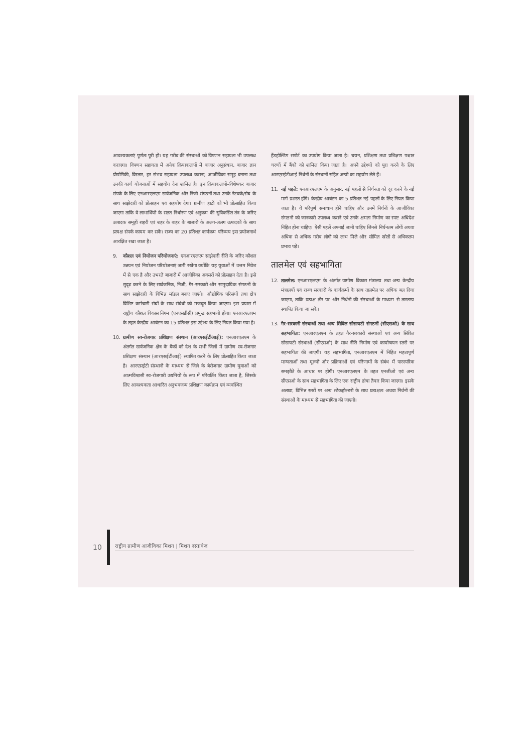आवश्यकताएं पूर्णतः पूरी हों। यह गरीब की संस्थाओं को विपणन सहायता भी उपलब्ध कराएगा। विपणन सहायता में अनेक क्रियाकलापों में बाजार अनुसंधान, बाजार ज्ञान प्रौद्योगिकी, विस्तार, हर संभव सहायता उपलब्ध कराना, आजीविका समूह बनाना तथा उनकी कार्य योजनाओं में सहयोग देना शामिल है। इन क्रियाकलापों–विशेषकर बाजार संपर्क के लिए एनआरएलएम सार्वजनिक और निजी संगठनों तथा उनके नेटवर्क/संघ के साथ साझेदारी को प्रोत्साहन एवं सहयोग देगा। ग्रामीण हाटों को भी प्रोत्साहित किया जाएगा ताकि वे लाभार्थियों के सतत निर्धारण एवं अनुक्रम की सुविकसित तंत्र के जरिए उत्पादक समूहों शहरी एवं शहर के बाहर के बाजारों के अलग-अलग उत्पादकों के साथ प्रत्यक्ष संपर्क कायम कर सकें। राज्य का 20 प्रतिशत कार्यक्रम परिव्यय इस प्रयोजनार्थ आरक्षित रखा जाता है।
9. कौशल एवं नियोजन परियोजनाएं: एनआरएलएम साझेदारी रीति के जरिए कौशल उन्नयन एवं नियोजन परियोजनाएं जारी रखेगा क्योंकि यह युवाओं में उत्तम निवेश में से एक है और उभरते बाजारों में आजीविका अवसरों को प्रोत्साहन देता है। इसे सुदृढ़ करने के लिए सार्वजनिक, निजी, गैर-सरकारी और सामुदायिक संगठनों के साथ साझेदारी के विभिन्न मॉडल बनाए जाएंगे। औद्योगिक परिसंघों तथा क्षेत्र विशिष्ट कर्मचारी संघों के साथ संबंधों को मजबूत किया जाएगा। इस प्रयास में राष्ट्रीय कौशल विकास निगम (एनएसडीसी) प्रमुख सहभागी होगा। एनआरएलएम के तहत केन्द्रीय आबंटन का 15 प्रतिशत इस उद्देश्य के लिए नियत किया गया है।
10.
ग्रामीण स्व-रोजगार प्रशिक्षण संस्थान (आरएसईटीआई): एनआरएलएम के अंतर्गत सार्वजनिक क्षेत्र के बैंकों को देश के सभी जिलों में ग्रामीण स्व-रोजगार प्रशिक्षण संस्थान (आरएसईटीआई) स्थापित करने के लिए प्रोत्साहित किया जाता है। आरएसईटी संस्थानों के माध्यम से जिले के बेरोजगार ग्रामीण युवाओं को आत्मविश्वासी स्व-रोजगारी उद्यमियों के रूप में परिवर्तित किया जाता है, जिसके लिए आवश्यकता आधारित अनुभवजन्य प्रशिक्षण कार्यक्रम एवं व्यवस्थित
हैंडहोल्डिंग सपोर्ट का उपयोग किया जाता है। चयन, प्रशिक्षण तथा प्रशिक्षण पश्चात चरणों में बैंकों को शामिल किया जाता है। अपने उद्देश्यों को पूरा करने के लिए आरएसईटीआई निर्धनों के संस्थानों सहित अन्यों का सहयोग लेते हैं।
11.
नई पहलें: एनआरएलएम के अनुसार, नई पहलों से निर्धनता को दूर करने के नई मार्ग प्रशस्त होंगे। केन्द्रीय आबंटन का 5 प्रतिशत नई पहलों के लिए नियत किया जाता है। ये परिपूर्ण समाधान होने चाहिए और उनमें निर्धनों के आजीविका संगठनों को जानकारी उपलब्ध कराने एवं उनके क्षमता निर्माण का स्पष्ट अधिदेश निहित होना चाहिए। ऐसी पहलें अपनाई जानी चाहिए जिनसे निर्धनतम लोगों अथवा अधिक से अधिक गरीब लोगों को लाभ मिले और सीमित स्रोतों से अधिकतम प्रभाव पड़े।
तालमेल एवं सहभागिता
12.
तालमेल: एनआरएलएम के अंतर्गत ग्रामीण विकास मंत्रालय तथा अन्य केन्द्रीय मंत्रालयों एवं राज्य सरकारों के कार्यक्रमों के साथ तालमेल पर अधिक बल दिया जाएगा, ताकि प्रत्यक्ष तौर पर और निर्धनों की संस्थाओं के माध्यम से तारतम्य स्थापित किया जा सके।
13.
गैर-सरकारी संस्थाओं तथा अन्य सिविल सोसायटी संगठनों (सीएसओ) के साथ सहभागिता: एनआरएलएम के तहत गैर-सरकारी संस्थाओं एवं अन्य सिविल सोसायटी संस्थाओं (सीएसओ) के साथ नीति निर्माण एवं कार्यान्वयन स्तरों पर सहभागिता की जाएगी। यह सहभागिता, एनआरएलएम में निहित महत्वपूर्ण मान्यताओं तथा मूल्यों और प्रक्रियाओं एवं परिणामों के संबंध में पारस्परिक समझौते के आधार पर होगी। एनआरएलएम के तहत एनजीओ एवं अन्य सीएसओ के साथ सहभागिता के लिए एक राष्ट्रीय ढांचा तैयार किया जाएगा। इसके अलावा, विभिन्न स्तरों पर अन्य स्टेकहोल्डरों के साथ प्रत्यक्षतः अथवा निर्धनों की संस्थाओं के माध्यम से सहभागिता की जाएगी।
10
राष्ट्रीय ग्रामीण आजीविका मिशन | मिशन दस्तावेज